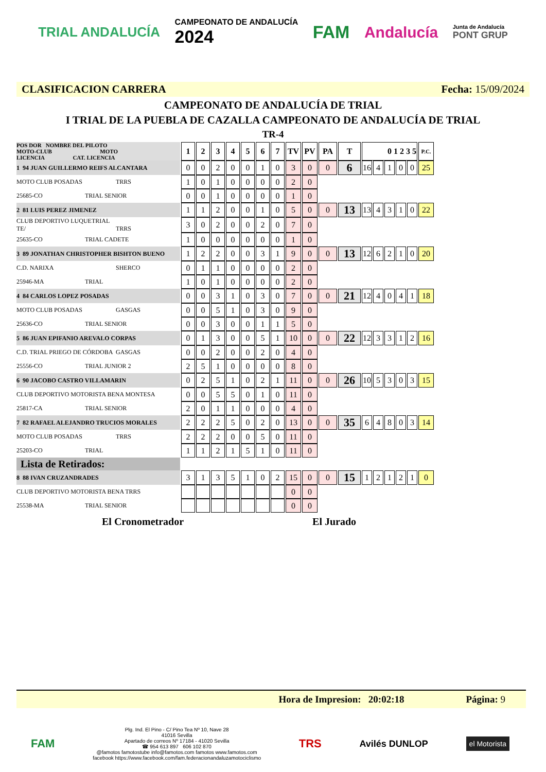TRIAL ANDALUCÍA CAMPEONATO DE ANDALUCÍA
2024 FAM Andalucía Junta de Andalucía
PONT GRUP
CLASIFICACION CARRERA Fecha: 15/09/2024
CAMPEONATO DE ANDALUCÍA DE TRIAL
I TRIAL DE LA PUEBLA DE CAZALLA CAMPEONATO DE ANDALUCÍA DE TRIAL
TR-4
| POS DOR NOMBRE DEL PILOTO MOTO-CLUB MOTO LICENCIA CAT. LICENCIA | 1 | 2 | 3 | 4 | 5 | 6 | 7 | TV | PV | PA | T | 0 1 2 3 5 | | | | | P.C. |
| 1 94 JUAN GUILLERMO REIFS ALCANTARA | 0 | 0 | 2 | 0 | 0 | 1 | 0 | 3 | 0 | 0 | 6 | 16 | 4 | 1 | 0 | 0 | 25 |
| MOTO CLUB POSADAS TRRS | 1 | 0 | 1 | 0 | 0 | 0 | 0 | 2 | 0 | | | | | | | | |
| 25685-CO TRIAL SENIOR | 0 | 0 | 1 | 0 | 0 | 0 | 0 | 1 | 0 | | | | | | | | |
| 2 81 LUIS PEREZ JIMENEZ | 1 | 1 | 2 | 0 | 0 | 1 | 0 | 5 | 0 | 0 | 13 | 13 | 4 | 3 | 1 | 0 | 22 |
| CLUB DEPORTIVO LUQUETRIAL TE/ TRRS | 3 | 0 | 2 | 0 | 0 | 2 | 0 | 7 | 0 | | | | | | | | |
| 25635-CO TRIAL CADETE | 1 | 0 | 0 | 0 | 0 | 0 | 0 | 1 | 0 | | | | | | | | |
| 3 89 JONATHAN CHRISTOPHER BISHTON BUENO | 1 | 2 | 2 | 0 | 0 | 3 | 1 | 9 | 0 | 0 | 13 | 12 | 6 | 2 | 1 | 0 | 20 |
| C.D. NARIXA SHERCO | 0 | 1 | 1 | 0 | 0 | 0 | 0 | 2 | 0 | | | | | | | | |
| 25946-MA TRIAL | 1 | 0 | 1 | 0 | 0 | 0 | 0 | 2 | 0 | | | | | | | | |
| 4 84 CARLOS LOPEZ POSADAS | 0 | 0 | 3 | 1 | 0 | 3 | 0 | 7 | 0 | 0 | 21 | 12 | 4 | 0 | 4 | 1 | 18 |
| MOTO CLUB POSADAS GASGAS | 0 | 0 | 5 | 1 | 0 | 3 | 0 | 9 | 0 | | | | | | | | |
| 25636-CO TRIAL SENIOR | 0 | 0 | 3 | 0 | 0 | 1 | 1 | 5 | 0 | | | | | | | | |
| 5 86 JUAN EPIFANIO AREVALO CORPAS | 0 | 1 | 3 | 0 | 0 | 5 | 1 | 10 | 0 | 0 | 22 | 12 | 3 | 3 | 1 | 2 | 16 |
| C.D. TRIAL PRIEGO DE CÓRDOBA GASGAS | 0 | 0 | 2 | 0 | 0 | 2 | 0 | 4 | 0 | | | | | | | | |
| 25556-CO TRIAL JUNIOR 2 | 2 | 5 | 1 | 0 | 0 | 0 | 0 | 8 | 0 | | | | | | | | |
| 6 90 JACOBO CASTRO VILLAMARIN | 0 | 2 | 5 | 1 | 0 | 2 | 1 | 11 | 0 | 0 | 26 | 10 | 5 | 3 | 0 | 3 | 15 |
| CLUB DEPORTIVO MOTORISTA BENA MONTESA | 0 | 0 | 5 | 5 | 0 | 1 | 0 | 11 | 0 | | | | | | | | |
| 25817-CA TRIAL SENIOR | 2 | 0 | 1 | 1 | 0 | 0 | 0 | 4 | 0 | | | | | | | | |
| 7 82 RAFAEL ALEJANDRO TRUCIOS MORALES | 2 | 2 | 2 | 5 | 0 | 2 | 0 | 13 | 0 | 0 | 35 | 6 | 4 | 8 | 0 | 3 | 14 |
| MOTO CLUB POSADAS TRRS | 2 | 2 | 2 | 0 | 0 | 5 | 0 | 11 | 0 | | | | | | | | |
| 25203-CO TRIAL | 1 | 1 | 2 | 1 | 5 | 1 | 0 | 11 | 0 | | | | | | | | |
| Lista de Retirados: | | | | | | | | | | | | | | | | | |
| 8 88 IVAN CRUZANDRADES | 3 | 1 | 3 | 5 | 1 | 0 | 2 | 15 | 0 | 0 | 15 | 1 | 2 | 1 | 2 | 1 | 0 |
| CLUB DEPORTIVO MOTORISTA BENA TRRS | | | | | | | | 0 | 0 | | | | | | | | |
| 25538-MA TRIAL SENIOR | | | | | | | | 0 | 0 | | | | | | | | |
El Cronometrador El Jurado
Hora de Impresion: 20:02:18 Página: 9
FAM Plg. Ind. El Pino - C/ Pino Tea Nº 10, Nave 28
41016 Sevilla
Apartado de correos Nº 17184 - 41020 Sevilla
☎ 954 613 897 606 102 870
@famotos famotostube info@famotos.com famotos www.famotos.com
facebook https://www.facebook.com/fam.federacionandaluzamotociclismo TRS Avilés DUNLOP el Motorista